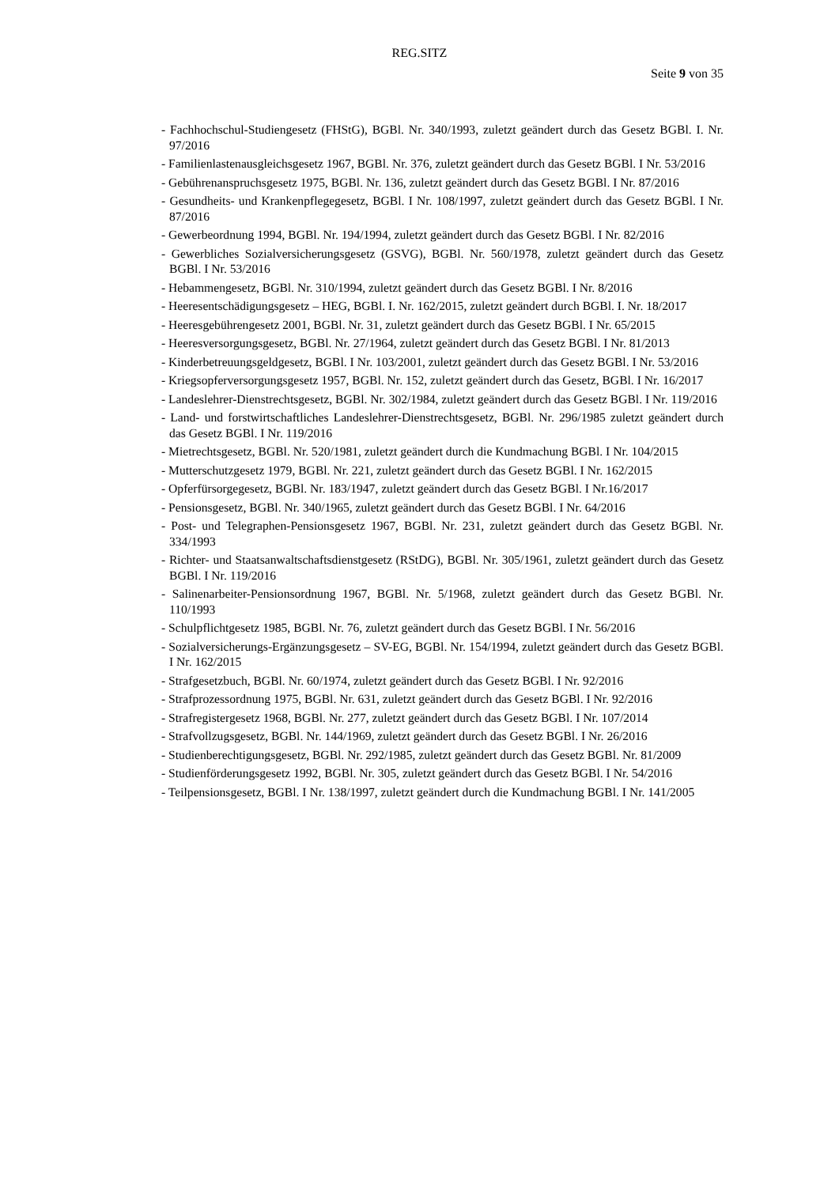REG.SITZ
Seite 9 von 35
- Fachhochschul-Studiengesetz (FHStG), BGBl. Nr. 340/1993, zuletzt geändert durch das Gesetz BGBl. I. Nr. 97/2016
- Familienlastenausgleichsgesetz 1967, BGBl. Nr. 376, zuletzt geändert durch das Gesetz BGBl. I Nr. 53/2016
- Gebührenanspruchsgesetz 1975, BGBl. Nr. 136, zuletzt geändert durch das Gesetz BGBl. I Nr. 87/2016
- Gesundheits- und Krankenpflegegesetz, BGBl. I Nr. 108/1997, zuletzt geändert durch das Gesetz BGBl. I Nr. 87/2016
- Gewerbeordnung 1994, BGBl. Nr. 194/1994, zuletzt geändert durch das Gesetz BGBl. I Nr. 82/2016
- Gewerbliches Sozialversicherungsgesetz (GSVG), BGBl. Nr. 560/1978, zuletzt geändert durch das Gesetz BGBl. I Nr. 53/2016
- Hebammengesetz, BGBl. Nr. 310/1994, zuletzt geändert durch das Gesetz BGBl. I Nr. 8/2016
- Heeresentschädigungsgesetz – HEG, BGBl. I. Nr. 162/2015, zuletzt geändert durch BGBl. I. Nr. 18/2017
- Heeresgebührengesetz 2001, BGBl. Nr. 31, zuletzt geändert durch das Gesetz BGBl. I Nr. 65/2015
- Heeresversorgungsgesetz, BGBl. Nr. 27/1964, zuletzt geändert durch das Gesetz BGBl. I Nr. 81/2013
- Kinderbetreuungsgeldgesetz, BGBl. I Nr. 103/2001, zuletzt geändert durch das Gesetz BGBl. I Nr. 53/2016
- Kriegsopferversorgungsgesetz 1957, BGBl. Nr. 152, zuletzt geändert durch das Gesetz, BGBl. I Nr. 16/2017
- Landeslehrer-Dienstrechtsgesetz, BGBl. Nr. 302/1984, zuletzt geändert durch das Gesetz BGBl. I Nr. 119/2016
- Land- und forstwirtschaftliches Landeslehrer-Dienstrechtsgesetz, BGBl. Nr. 296/1985 zuletzt geändert durch das Gesetz BGBl. I Nr. 119/2016
- Mietrechtsgesetz, BGBl. Nr. 520/1981, zuletzt geändert durch die Kundmachung BGBl. I Nr. 104/2015
- Mutterschutzgesetz 1979, BGBl. Nr. 221, zuletzt geändert durch das Gesetz BGBl. I Nr. 162/2015
- Opferfürsorgegesetz, BGBl. Nr. 183/1947, zuletzt geändert durch das Gesetz BGBl. I Nr.16/2017
- Pensionsgesetz, BGBl. Nr. 340/1965, zuletzt geändert durch das Gesetz BGBl. I Nr. 64/2016
- Post- und Telegraphen-Pensionsgesetz 1967, BGBl. Nr. 231, zuletzt geändert durch das Gesetz BGBl. Nr. 334/1993
- Richter- und Staatsanwaltschaftsdienstgesetz (RStDG), BGBl. Nr. 305/1961, zuletzt geändert durch das Gesetz BGBl. I Nr. 119/2016
- Salinenarbeiter-Pensionsordnung 1967, BGBl. Nr. 5/1968, zuletzt geändert durch das Gesetz BGBl. Nr. 110/1993
- Schulpflichtgesetz 1985, BGBl. Nr. 76, zuletzt geändert durch das Gesetz BGBl. I Nr. 56/2016
- Sozialversicherungs-Ergänzungsgesetz – SV-EG, BGBl. Nr. 154/1994, zuletzt geändert durch das Gesetz BGBl. I Nr. 162/2015
- Strafgesetzbuch, BGBl. Nr. 60/1974, zuletzt geändert durch das Gesetz BGBl. I Nr. 92/2016
- Strafprozessordnung 1975, BGBl. Nr. 631, zuletzt geändert durch das Gesetz BGBl. I Nr. 92/2016
- Strafregistergesetz 1968, BGBl. Nr. 277, zuletzt geändert durch das Gesetz BGBl. I Nr. 107/2014
- Strafvollzugsgesetz, BGBl. Nr. 144/1969, zuletzt geändert durch das Gesetz BGBl. I Nr. 26/2016
- Studienberechtigungsgesetz, BGBl. Nr. 292/1985, zuletzt geändert durch das Gesetz BGBl. Nr. 81/2009
- Studienförderungsgesetz 1992, BGBl. Nr. 305, zuletzt geändert durch das Gesetz BGBl. I Nr. 54/2016
- Teilpensionsgesetz, BGBl. I Nr. 138/1997, zuletzt geändert durch die Kundmachung BGBl. I Nr. 141/2005